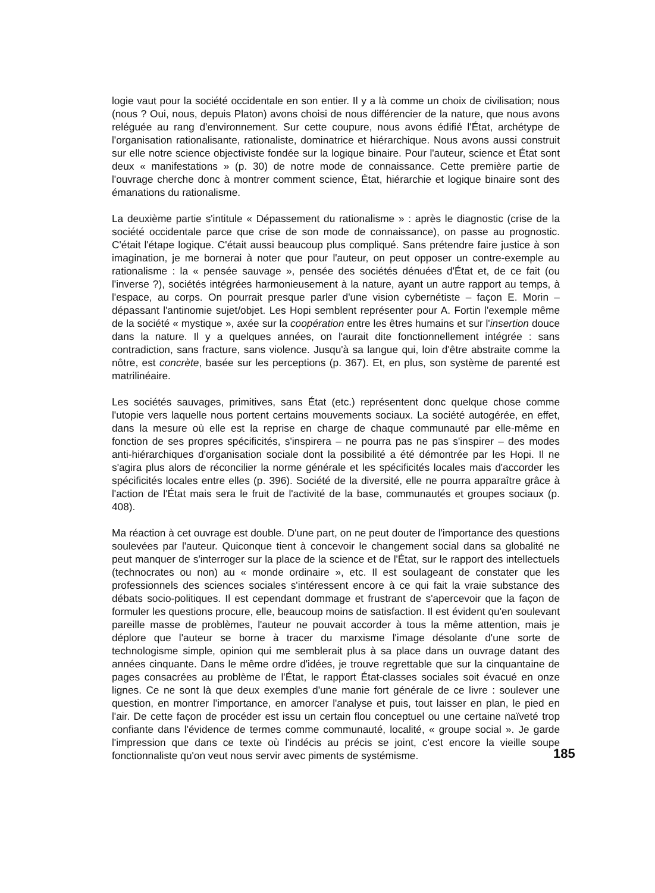logie vaut pour la société occidentale en son entier. Il y a là comme un choix de civilisation; nous (nous ? Oui, nous, depuis Platon) avons choisi de nous différencier de la nature, que nous avons reléguée au rang d'environnement. Sur cette coupure, nous avons édifié l'État, archétype de l'organisation rationalisante, rationaliste, dominatrice et hiérarchique. Nous avons aussi construit sur elle notre science objectiviste fondée sur la logique binaire. Pour l'auteur, science et État sont deux « manifestations » (p. 30) de notre mode de connaissance. Cette première partie de l'ouvrage cherche donc à montrer comment science, État, hiérarchie et logique binaire sont des émanations du rationalisme.
La deuxième partie s'intitule « Dépassement du rationalisme » : après le diagnostic (crise de la société occidentale parce que crise de son mode de connaissance), on passe au prognostic. C'était l'étape logique. C'était aussi beaucoup plus compliqué. Sans prétendre faire justice à son imagination, je me bornerai à noter que pour l'auteur, on peut opposer un contre-exemple au rationalisme : la « pensée sauvage », pensée des sociétés dénuées d'État et, de ce fait (ou l'inverse ?), sociétés intégrées harmonieusement à la nature, ayant un autre rapport au temps, à l'espace, au corps. On pourrait presque parler d'une vision cybernétiste – façon E. Morin – dépassant l'antinomie sujet/objet. Les Hopi semblent représenter pour A. Fortin l'exemple même de la société « mystique », axée sur la coopération entre les êtres humains et sur l'insertion douce dans la nature. Il y a quelques années, on l'aurait dite fonctionnellement intégrée : sans contradiction, sans fracture, sans violence. Jusqu'à sa langue qui, loin d'être abstraite comme la nôtre, est concrète, basée sur les perceptions (p. 367). Et, en plus, son système de parenté est matrilinéaire.
Les sociétés sauvages, primitives, sans État (etc.) représentent donc quelque chose comme l'utopie vers laquelle nous portent certains mouvements sociaux. La société autogérée, en effet, dans la mesure où elle est la reprise en charge de chaque communauté par elle-même en fonction de ses propres spécificités, s'inspirera – ne pourra pas ne pas s'inspirer – des modes anti-hiérarchiques d'organisation sociale dont la possibilité a été démontrée par les Hopi. Il ne s'agira plus alors de réconcilier la norme générale et les spécificités locales mais d'accorder les spécificités locales entre elles (p. 396). Société de la diversité, elle ne pourra apparaître grâce à l'action de l'État mais sera le fruit de l'activité de la base, communautés et groupes sociaux (p. 408).
Ma réaction à cet ouvrage est double. D'une part, on ne peut douter de l'importance des questions soulevées par l'auteur. Quiconque tient à concevoir le changement social dans sa globalité ne peut manquer de s'interroger sur la place de la science et de l'État, sur le rapport des intellectuels (technocrates ou non) au « monde ordinaire », etc. Il est soulageant de constater que les professionnels des sciences sociales s'intéressent encore à ce qui fait la vraie substance des débats socio-politiques. Il est cependant dommage et frustrant de s'apercevoir que la façon de formuler les questions procure, elle, beaucoup moins de satisfaction. Il est évident qu'en soulevant pareille masse de problèmes, l'auteur ne pouvait accorder à tous la même attention, mais je déplore que l'auteur se borne à tracer du marxisme l'image désolante d'une sorte de technologisme simple, opinion qui me semblerait plus à sa place dans un ouvrage datant des années cinquante. Dans le même ordre d'idées, je trouve regrettable que sur la cinquantaine de pages consacrées au problème de l'État, le rapport État-classes sociales soit évacué en onze lignes. Ce ne sont là que deux exemples d'une manie fort générale de ce livre : soulever une question, en montrer l'importance, en amorcer l'analyse et puis, tout laisser en plan, le pied en l'air. De cette façon de procéder est issu un certain flou conceptuel ou une certaine naïveté trop confiante dans l'évidence de termes comme communauté, localité, « groupe social ». Je garde l'impression que dans ce texte où l'indécis au précis se joint, c'est encore la vieille soupe fonctionnaliste qu'on veut nous servir avec piments de systémisme.
185